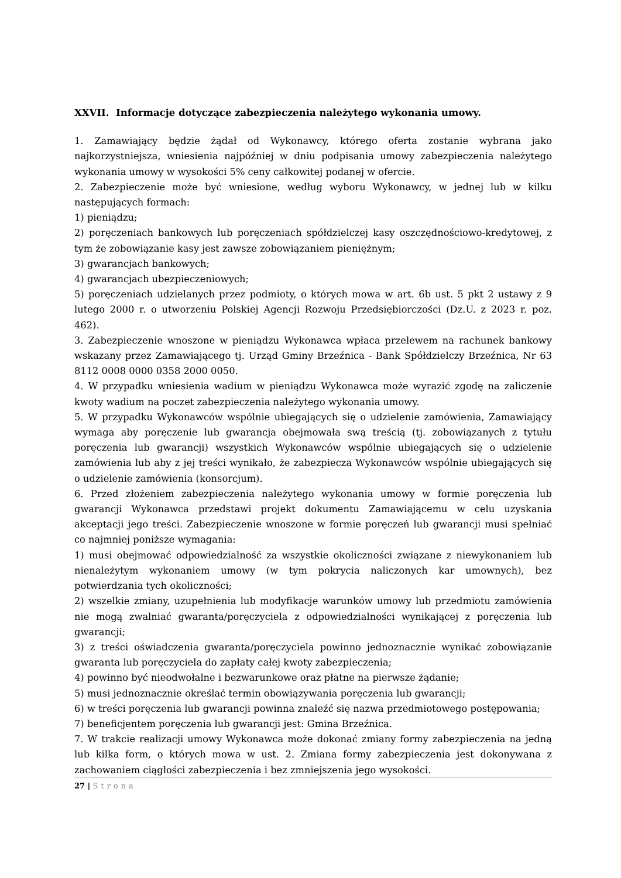XXVII. Informacje dotyczące zabezpieczenia należytego wykonania umowy.
1. Zamawiający będzie żądał od Wykonawcy, którego oferta zostanie wybrana jako najkorzystniejsza, wniesienia najpóźniej w dniu podpisania umowy zabezpieczenia należytego wykonania umowy w wysokości 5% ceny całkowitej podanej w ofercie.
2. Zabezpieczenie może być wniesione, według wyboru Wykonawcy, w jednej lub w kilku następujących formach:
1) pieniądzu;
2) poręczeniach bankowych lub poręczeniach spółdzielczej kasy oszczędnościowo-kredytowej, z tym że zobowiązanie kasy jest zawsze zobowiązaniem pieniężnym;
3) gwarancjach bankowych;
4) gwarancjach ubezpieczeniowych;
5) poręczeniach udzielanych przez podmioty, o których mowa w art. 6b ust. 5 pkt 2 ustawy z 9 lutego 2000 r. o utworzeniu Polskiej Agencji Rozwoju Przedsiębiorczości (Dz.U. z 2023 r. poz. 462).
3. Zabezpieczenie wnoszone w pieniądzu Wykonawca wpłaca przelewem na rachunek bankowy wskazany przez Zamawiającego tj. Urząd Gminy Brzeźnica - Bank Spółdzielczy Brzeźnica, Nr 63 8112 0008 0000 0358 2000 0050.
4. W przypadku wniesienia wadium w pieniądzu Wykonawca może wyrazić zgodę na zaliczenie kwoty wadium na poczet zabezpieczenia należytego wykonania umowy.
5. W przypadku Wykonawców wspólnie ubiegających się o udzielenie zamówienia, Zamawiający wymaga aby poręczenie lub gwarancja obejmowała swą treścią (tj. zobowiązanych z tytułu poręczenia lub gwarancji) wszystkich Wykonawców wspólnie ubiegających się o udzielenie zamówienia lub aby z jej treści wynikało, że zabezpiecza Wykonawców wspólnie ubiegających się o udzielenie zamówienia (konsorcjum).
6. Przed złożeniem zabezpieczenia należytego wykonania umowy w formie poręczenia lub gwarancji Wykonawca przedstawi projekt dokumentu Zamawiającemu w celu uzyskania akceptacji jego treści. Zabezpieczenie wnoszone w formie poręczeń lub gwarancji musi spełniać co najmniej poniższe wymagania:
1) musi obejmować odpowiedzialność za wszystkie okoliczności związane z niewykonaniem lub nienależytym wykonaniem umowy (w tym pokrycia naliczonych kar umownych), bez potwierdzania tych okoliczności;
2) wszelkie zmiany, uzupełnienia lub modyfikacje warunków umowy lub przedmiotu zamówienia nie mogą zwalniać gwaranta/poręczyciela z odpowiedzialności wynikającej z poręczenia lub gwarancji;
3) z treści oświadczenia gwaranta/poręczyciela powinno jednoznacznie wynikać zobowiązanie gwaranta lub poręczyciela do zapłaty całej kwoty zabezpieczenia;
4) powinno być nieodwołalne i bezwarunkowe oraz płatne na pierwsze żądanie;
5) musi jednoznacznie określać termin obowiązywania poręczenia lub gwarancji;
6) w treści poręczenia lub gwarancji powinna znaleźć się nazwa przedmiotowego postępowania;
7) beneficjentem poręczenia lub gwarancji jest: Gmina Brzeźnica.
7. W trakcie realizacji umowy Wykonawca może dokonać zmiany formy zabezpieczenia na jedną lub kilka form, o których mowa w ust. 2. Zmiana formy zabezpieczenia jest dokonywana z zachowaniem ciągłości zabezpieczenia i bez zmniejszenia jego wysokości.
27 | Strona